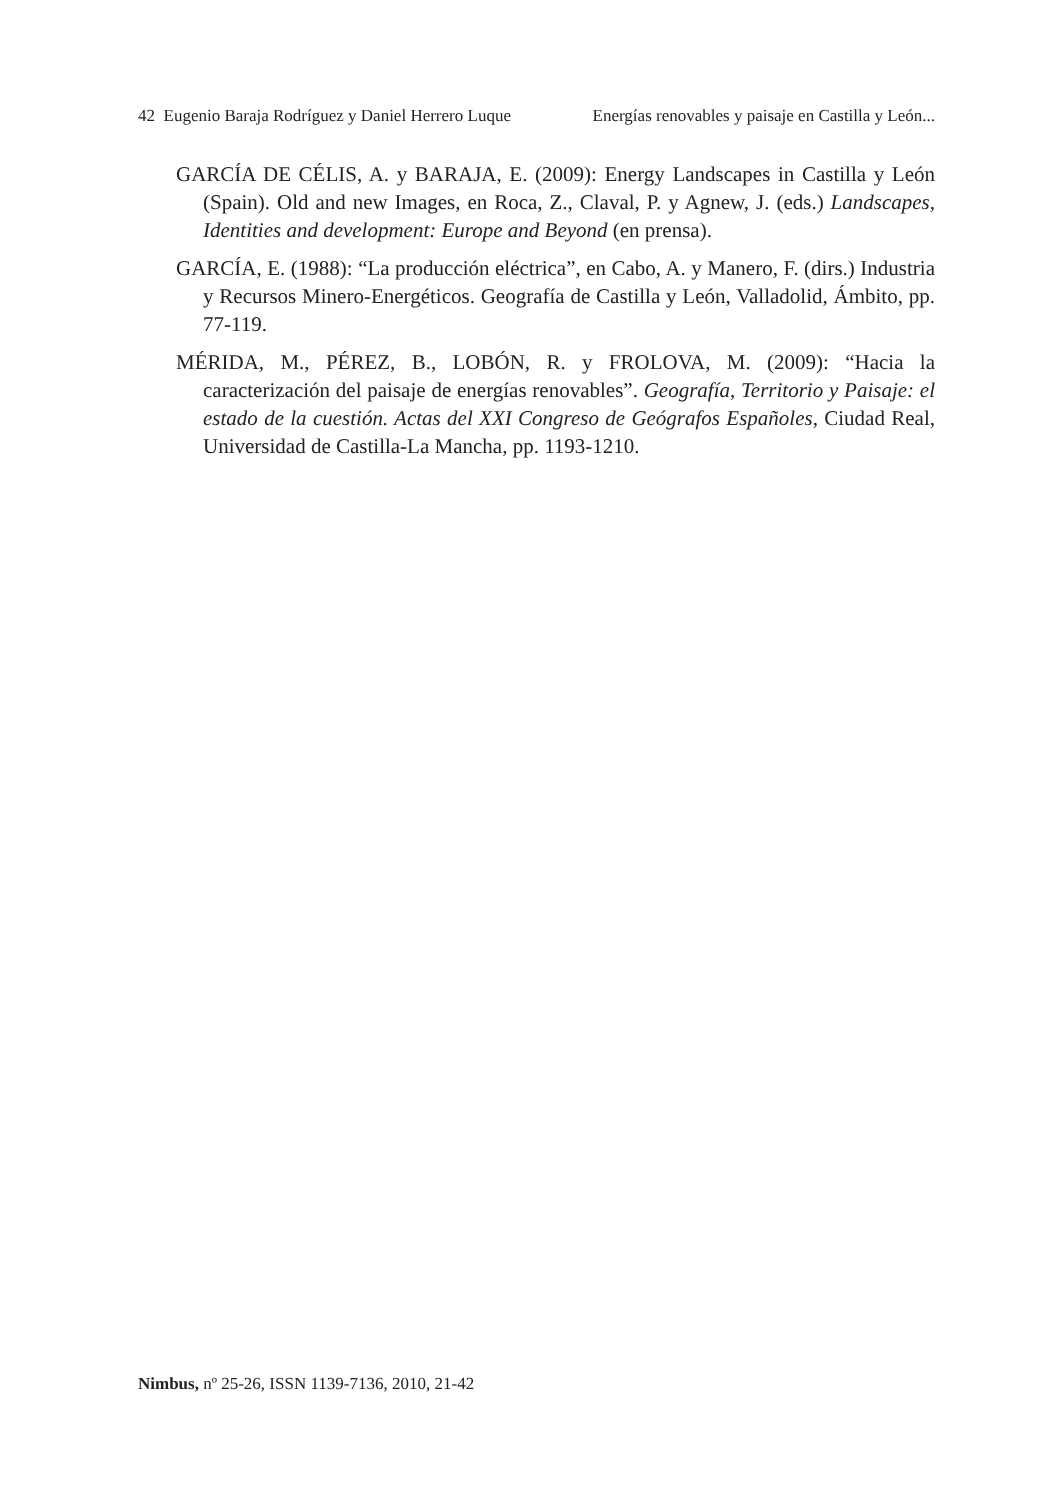42 Eugenio Baraja Rodríguez y Daniel Herrero Luque Energías renovables y paisaje en Castilla y León...
GARCÍA DE CÉLIS, A. y BARAJA, E. (2009): Energy Landscapes in Castilla y León (Spain). Old and new Images, en Roca, Z., Claval, P. y Agnew, J. (eds.) Landscapes, Identities and development: Europe and Beyond (en prensa).
GARCÍA, E. (1988): “La producción eléctrica”, en Cabo, A. y Manero, F. (dirs.) Industria y Recursos Minero-Energéticos. Geografía de Castilla y León, Valladolid, Ámbito, pp. 77-119.
MÉRIDA, M., PÉREZ, B., LOBÓN, R. y FROLOVA, M. (2009): “Hacia la caracterización del paisaje de energías renovables”. Geografía, Territorio y Paisaje: el estado de la cuestión. Actas del XXI Congreso de Geógrafos Españoles, Ciudad Real, Universidad de Castilla-La Mancha, pp. 1193-1210.
Nimbus, nº 25-26, ISSN 1139-7136, 2010, 21-42